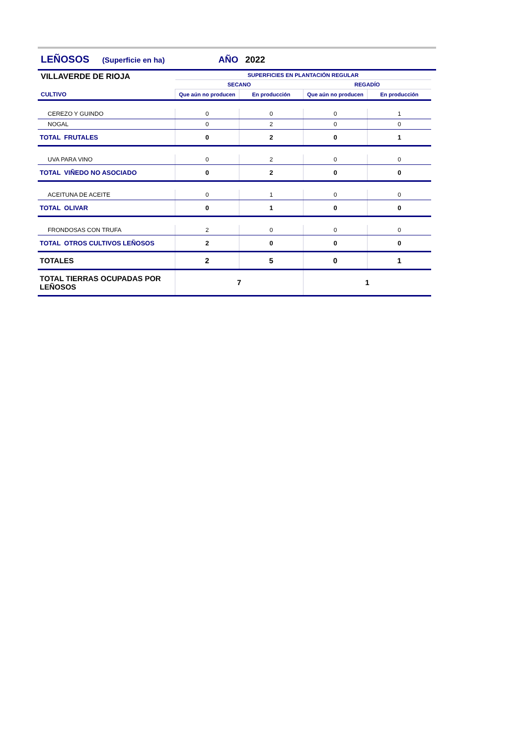LEÑOSOS (Superficie en ha) AÑO 2022
| VILLAVERDE DE RIOJA | SUPERFICIES EN PLANTACIÓN REGULAR | | | |
| | SECANO | | REGADÍO | |
| CULTIVO | Que aún no producen | En producción | Que aún no producen | En producción |
| CEREZO Y GUINDO | 0 | 0 | 0 | 1 |
| NOGAL | 0 | 2 | 0 | 0 |
| TOTAL FRUTALES | 0 | 2 | 0 | 1 |
| UVA PARA VINO | 0 | 2 | 0 | 0 |
| TOTAL VIÑEDO NO ASOCIADO | 0 | 2 | 0 | 0 |
| ACEITUNA DE ACEITE | 0 | 1 | 0 | 0 |
| TOTAL OLIVAR | 0 | 1 | 0 | 0 |
| FRONDOSAS CON TRUFA | 2 | 0 | 0 | 0 |
| TOTAL OTROS CULTIVOS LEÑOSOS | 2 | 0 | 0 | 0 |
| TOTALES | 2 | 5 | 0 | 1 |
| TOTAL TIERRAS OCUPADAS POR LEÑOSOS | 7 | | 1 | |